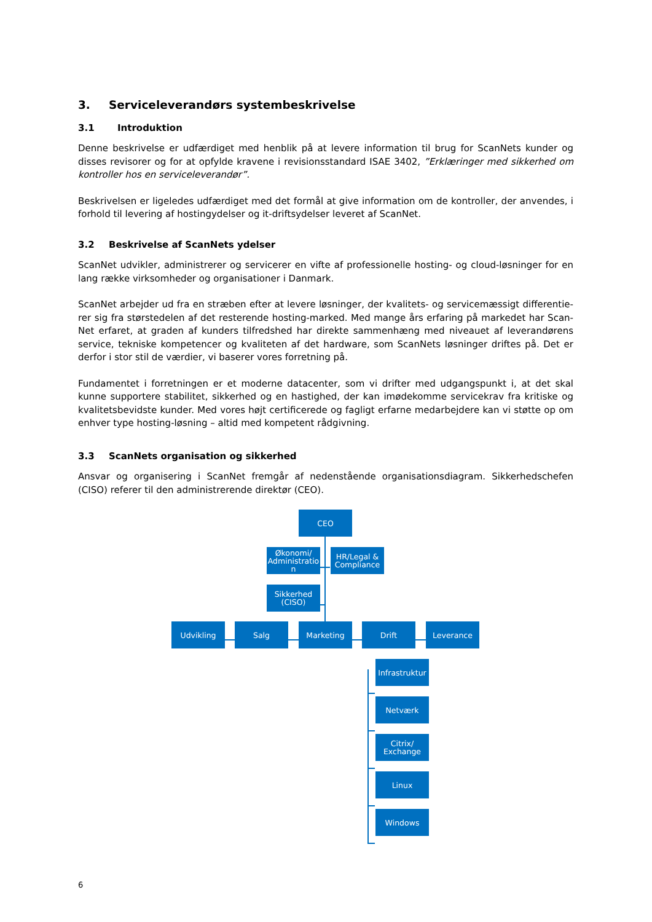3. Serviceleverandørs systembeskrivelse
3.1 Introduktion
Denne beskrivelse er udfærdiget med henblik på at levere information til brug for ScanNets kunder og disses revisorer og for at opfylde kravene i revisionsstandard ISAE 3402, ”Erklæringer med sikkerhed om kontroller hos en serviceleverandør”.
Beskrivelsen er ligeledes udfærdiget med det formål at give information om de kontroller, der anvendes, i forhold til levering af hostingydelser og it-driftsydelser leveret af ScanNet.
3.2 Beskrivelse af ScanNets ydelser
ScanNet udvikler, administrerer og servicerer en vifte af professionelle hosting- og cloud-løsninger for en lang række virksomheder og organisationer i Danmark.
ScanNet arbejder ud fra en stræben efter at levere løsninger, der kvalitets- og servicemæssigt differentie-rer sig fra størstedelen af det resterende hosting-marked. Med mange års erfaring på markedet har Scan-Net erfaret, at graden af kunders tilfredshed har direkte sammenhæng med niveauet af leverandørens service, tekniske kompetencer og kvaliteten af det hardware, som ScanNets løsninger driftes på. Det er derfor i stor stil de værdier, vi baserer vores forretning på.
Fundamentet i forretningen er et moderne datacenter, som vi drifter med udgangspunkt i, at det skal kunne supportere stabilitet, sikkerhed og en hastighed, der kan imødekomme servicekrav fra kritiske og kvalitetsbevidste kunder. Med vores højt certificerede og fagligt erfarne medarbejdere kan vi støtte op om enhver type hosting-løsning – altid med kompetent rådgivning.
3.3 ScanNets organisation og sikkerhed
Ansvar og organisering i ScanNet fremgår af nedenstående organisationsdiagram. Sikkerhedschefen (CISO) referer til den administrerende direktør (CEO).
CEO
Økonomi/ Administratio n
HR/Legal & Compliance
Sikkerhed (CISO)
Udvikling Salg Marketing Drift Leverance
Infrastruktur
Netværk
Citrix/ Exchange
Linux
Windows
6